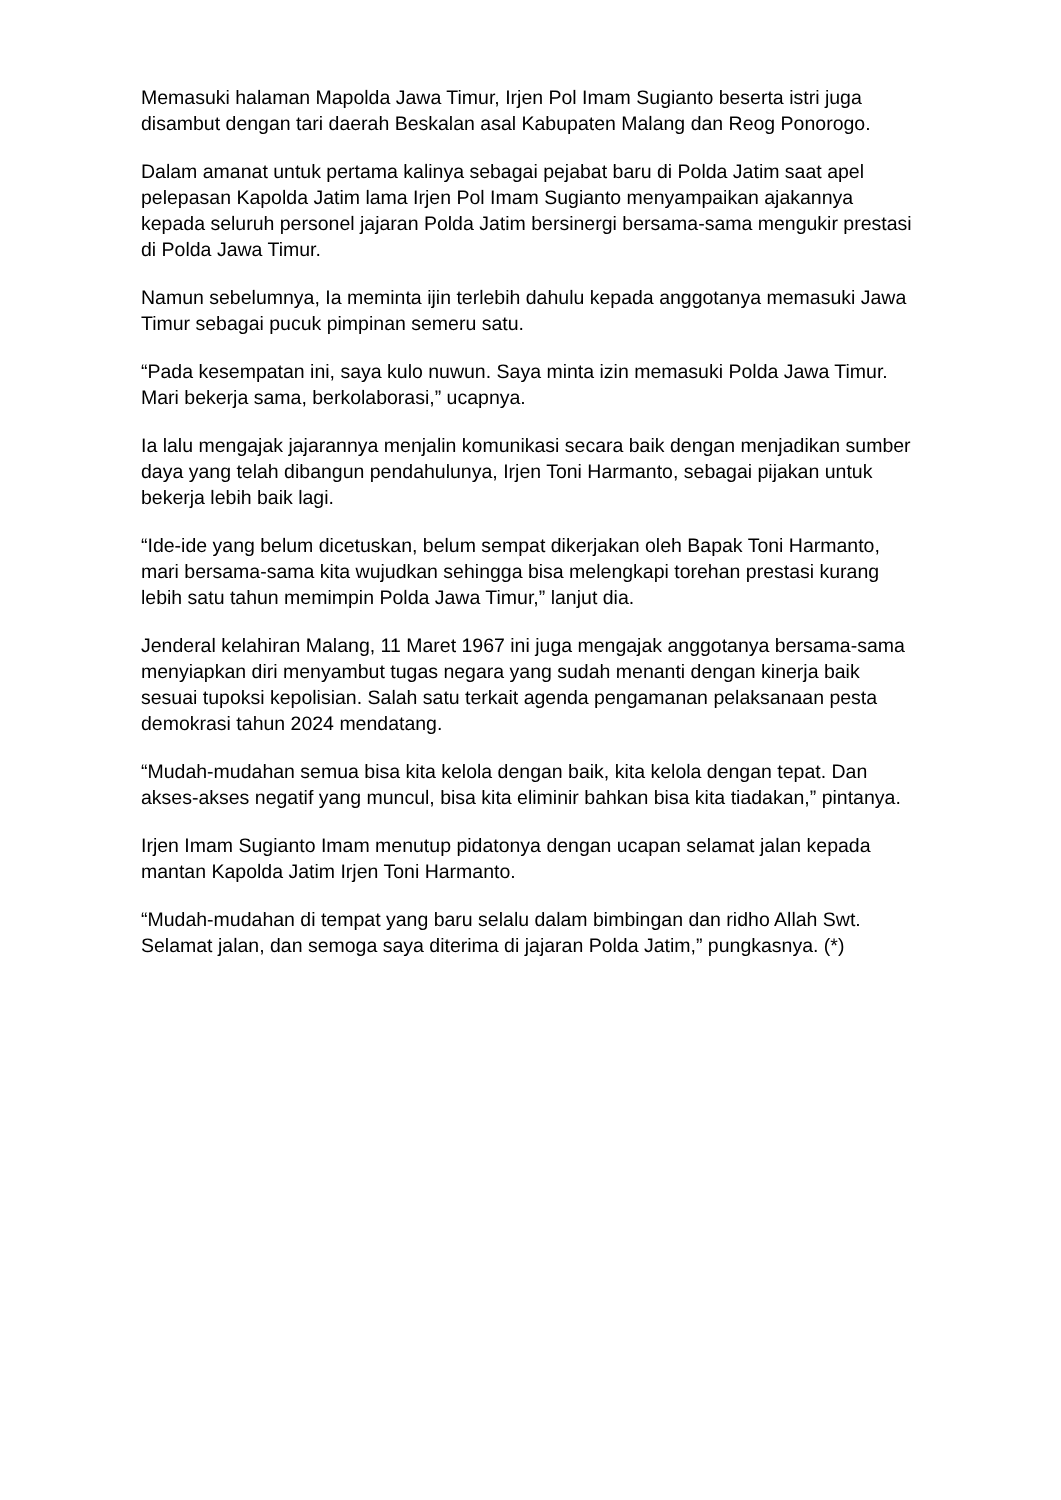Memasuki halaman Mapolda Jawa Timur, Irjen Pol Imam Sugianto beserta istri juga disambut dengan tari daerah Beskalan asal Kabupaten Malang dan Reog Ponorogo.
Dalam amanat untuk pertama kalinya sebagai pejabat baru di Polda Jatim saat apel pelepasan Kapolda Jatim lama Irjen Pol Imam Sugianto menyampaikan ajakannya kepada seluruh personel jajaran Polda Jatim bersinergi bersama-sama mengukir prestasi di Polda Jawa Timur.
Namun sebelumnya, Ia meminta ijin terlebih dahulu kepada anggotanya memasuki Jawa Timur sebagai pucuk pimpinan semeru satu.
“Pada kesempatan ini, saya kulo nuwun. Saya minta izin memasuki Polda Jawa Timur. Mari bekerja sama, berkolaborasi,” ucapnya.
Ia lalu mengajak jajarannya menjalin komunikasi secara baik dengan menjadikan sumber daya yang telah dibangun pendahulunya, Irjen Toni Harmanto, sebagai pijakan untuk bekerja lebih baik lagi.
“Ide-ide yang belum dicetuskan, belum sempat dikerjakan oleh Bapak Toni Harmanto, mari bersama-sama kita wujudkan sehingga bisa melengkapi torehan prestasi kurang lebih satu tahun memimpin Polda Jawa Timur,” lanjut dia.
Jenderal kelahiran Malang, 11 Maret 1967 ini juga mengajak anggotanya bersama-sama menyiapkan diri menyambut tugas negara yang sudah menanti dengan kinerja baik sesuai tupoksi kepolisian. Salah satu terkait agenda pengamanan pelaksanaan pesta demokrasi tahun 2024 mendatang.
“Mudah-mudahan semua bisa kita kelola dengan baik, kita kelola dengan tepat. Dan akses-akses negatif yang muncul, bisa kita eliminir bahkan bisa kita tiadakan,” pintanya.
Irjen Imam Sugianto Imam menutup pidatonya dengan ucapan selamat jalan kepada mantan Kapolda Jatim Irjen Toni Harmanto.
“Mudah-mudahan di tempat yang baru selalu dalam bimbingan dan ridho Allah Swt. Selamat jalan, dan semoga saya diterima di jajaran Polda Jatim,” pungkasnya. (*)